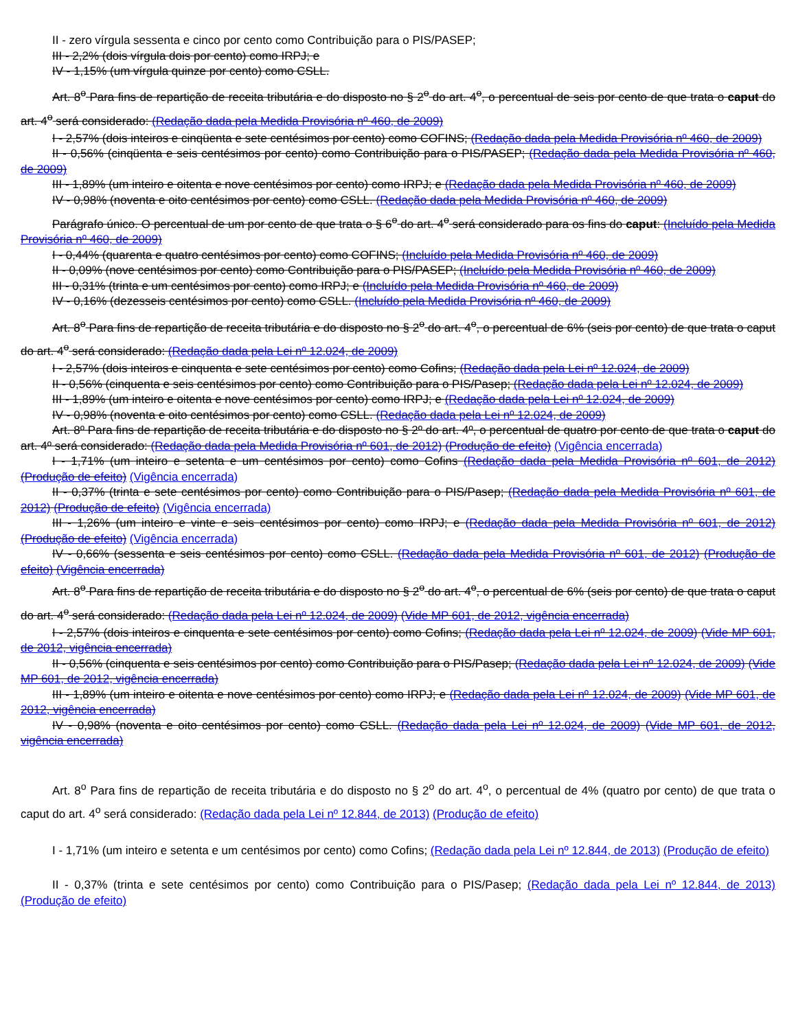II - zero vírgula sessenta e cinco por cento como Contribuição para o PIS/PASEP;
III - 2,2% (dois vírgula dois por cento) como IRPJ; e
IV - 1,15% (um vírgula quinze por cento) como CSLL.
Art. 8<sup>o</sup> Para fins de repartição de receita tributária e do disposto no § 2<sup>o</sup> do art. 4<sup>o</sup>, o percentual de seis por cento de que trata o caput do art. 4<sup>o</sup> será considerado: (Redação dada pela Medida Provisória nº 460, de 2009)
I - 2,57% (dois inteiros e cinqüenta e sete centésimos por cento) como COFINS; (Redação dada pela Medida Provisória nº 460, de 2009)
II - 0,56% (cinqüenta e seis centésimos por cento) como Contribuição para o PIS/PASEP; (Redação dada pela Medida Provisória nº 460, de 2009)
III - 1,89% (um inteiro e oitenta e nove centésimos por cento) como IRPJ; e (Redação dada pela Medida Provisória nº 460, de 2009)
IV - 0,98% (noventa e oito centésimos por cento) como CSLL. (Redação dada pela Medida Provisória nº 460, de 2009)
Parágrafo único. O percentual de um por cento de que trata o § 6<sup>o</sup> do art. 4<sup>o</sup> será considerado para os fins do caput: (Incluído pela Medida Provisória nº 460, de 2009)
I - 0,44% (quarenta e quatro centésimos por cento) como COFINS; (Incluído pela Medida Provisória nº 460, de 2009)
II - 0,09% (nove centésimos por cento) como Contribuição para o PIS/PASEP; (Incluído pela Medida Provisória nº 460, de 2009)
III - 0,31% (trinta e um centésimos por cento) como IRPJ; e (Incluído pela Medida Provisória nº 460, de 2009)
IV - 0,16% (dezesseis centésimos por cento) como CSLL. (Incluído pela Medida Provisória nº 460, de 2009)
Art. 8<sup>o</sup> Para fins de repartição de receita tributária e do disposto no § 2<sup>o</sup> do art. 4<sup>o</sup>, o percentual de 6% (seis por cento) de que trata o caput do art. 4<sup>o</sup> será considerado: (Redação dada pela Lei nº 12.024, de 2009)
I - 2,57% (dois inteiros e cinquenta e sete centésimos por cento) como Cofins; (Redação dada pela Lei nº 12.024, de 2009)
II - 0,56% (cinquenta e seis centésimos por cento) como Contribuição para o PIS/Pasep; (Redação dada pela Lei nº 12.024, de 2009)
III - 1,89% (um inteiro e oitenta e nove centésimos por cento) como IRPJ; e (Redação dada pela Lei nº 12.024, de 2009)
IV - 0,98% (noventa e oito centésimos por cento) como CSLL. (Redação dada pela Lei nº 12.024, de 2009)
Art. 8º Para fins de repartição de receita tributária e do disposto no § 2º do art. 4º, o percentual de quatro por cento de que trata o caput do art. 4º será considerado: (Redação dada pela Medida Provisória nº 601, de 2012) (Produção de efeito) (Vigência encerrada)
I - 1,71% (um inteiro e setenta e um centésimos por cento) como Cofins (Redação dada pela Medida Provisória nº 601, de 2012) (Produção de efeito) (Vigência encerrada)
II - 0,37% (trinta e sete centésimos por cento) como Contribuição para o PIS/Pasep; (Redação dada pela Medida Provisória nº 601, de 2012) (Produção de efeito) (Vigência encerrada)
III - 1,26% (um inteiro e vinte e seis centésimos por cento) como IRPJ; e (Redação dada pela Medida Provisória nº 601, de 2012) (Produção de efeito) (Vigência encerrada)
IV - 0,66% (sessenta e seis centésimos por cento) como CSLL. (Redação dada pela Medida Provisória nº 601, de 2012) (Produção de efeito) (Vigência encerrada)
Art. 8<sup>o</sup> Para fins de repartição de receita tributária e do disposto no § 2<sup>o</sup> do art. 4<sup>o</sup>, o percentual de 6% (seis por cento) de que trata o caput do art. 4<sup>o</sup> será considerado: (Redação dada pela Lei nº 12.024, de 2009) (Vide MP 601, de 2012, vigência encerrada)
I - 2,57% (dois inteiros e cinquenta e sete centésimos por cento) como Cofins; (Redação dada pela Lei nº 12.024, de 2009) (Vide MP 601, de 2012, vigência encerrada)
II - 0,56% (cinquenta e seis centésimos por cento) como Contribuição para o PIS/Pasep; (Redação dada pela Lei nº 12.024, de 2009) (Vide MP 601, de 2012, vigência encerrada)
III - 1,89% (um inteiro e oitenta e nove centésimos por cento) como IRPJ; e (Redação dada pela Lei nº 12.024, de 2009) (Vide MP 601, de 2012, vigência encerrada)
IV - 0,98% (noventa e oito centésimos por cento) como CSLL. (Redação dada pela Lei nº 12.024, de 2009) (Vide MP 601, de 2012, vigência encerrada)
Art. 8<sup>o</sup> Para fins de repartição de receita tributária e do disposto no § 2<sup>o</sup> do art. 4<sup>o</sup>, o percentual de 4% (quatro por cento) de que trata o caput do art. 4<sup>o</sup> será considerado: (Redação dada pela Lei nº 12.844, de 2013) (Produção de efeito)
I - 1,71% (um inteiro e setenta e um centésimos por cento) como Cofins; (Redação dada pela Lei nº 12.844, de 2013) (Produção de efeito)
II - 0,37% (trinta e sete centésimos por cento) como Contribuição para o PIS/Pasep; (Redação dada pela Lei nº 12.844, de 2013) (Produção de efeito)